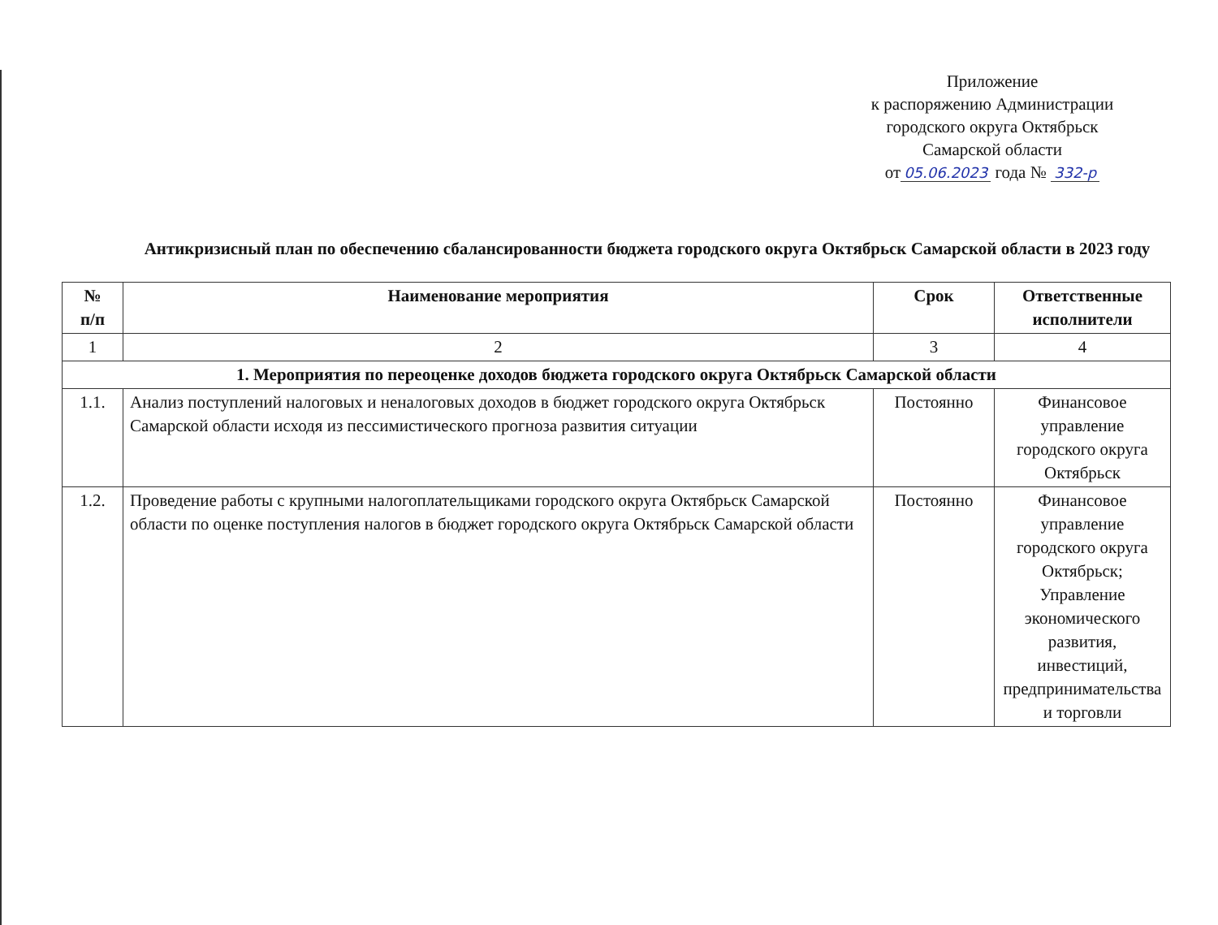Приложение
к распоряжению Администрации
городского округа Октябрьск
Самарской области
от 05.06.2023 года № 332-р
Антикризисный план по обеспечению сбалансированности бюджета городского округа Октябрьск Самарской области в 2023 году
| № п/п | Наименование мероприятия | Срок | Ответственные исполнители |
| --- | --- | --- | --- |
| 1 | 2 | 3 | 4 |
| 1. Мероприятия по переоценке доходов бюджета городского округа Октябрьск Самарской области | | | |
| 1.1. | Анализ поступлений налоговых и неналоговых доходов в бюджет городского округа Октябрьск Самарской области исходя из пессимистического прогноза развития ситуации | Постоянно | Финансовое управление городского округа Октябрьск |
| 1.2. | Проведение работы с крупными налогоплательщиками городского округа Октябрьск Самарской области по оценке поступления налогов в бюджет городского округа Октябрьск Самарской области | Постоянно | Финансовое управление городского округа Октябрьск; Управление экономического развития, инвестиций, предпринимательства и торговли |